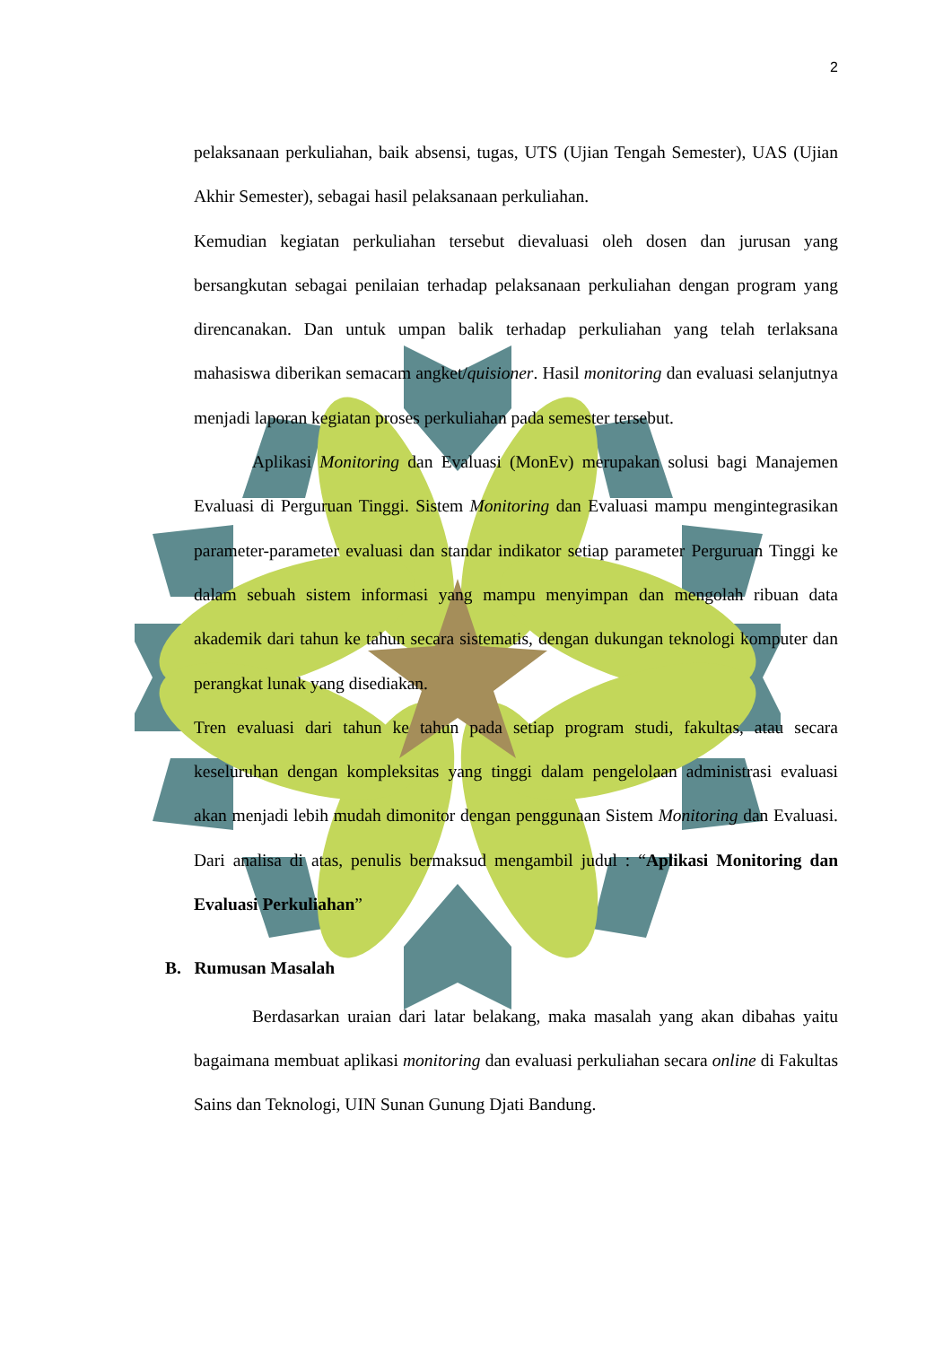2
pelaksanaan perkuliahan, baik absensi, tugas, UTS (Ujian Tengah Semester), UAS (Ujian Akhir Semester), sebagai hasil pelaksanaan perkuliahan.
Kemudian kegiatan perkuliahan tersebut dievaluasi oleh dosen dan jurusan yang bersangkutan sebagai penilaian terhadap pelaksanaan perkuliahan dengan program yang direncanakan. Dan untuk umpan balik terhadap perkuliahan yang telah terlaksana mahasiswa diberikan semacam angket/quisioner. Hasil monitoring dan evaluasi selanjutnya menjadi laporan kegiatan proses perkuliahan pada semester tersebut.
Aplikasi Monitoring dan Evaluasi (MonEv) merupakan solusi bagi Manajemen Evaluasi di Perguruan Tinggi. Sistem Monitoring dan Evaluasi mampu mengintegrasikan parameter-parameter evaluasi dan standar indikator setiap parameter Perguruan Tinggi ke dalam sebuah sistem informasi yang mampu menyimpan dan mengolah ribuan data akademik dari tahun ke tahun secara sistematis, dengan dukungan teknologi komputer dan perangkat lunak yang disediakan.
Tren evaluasi dari tahun ke tahun pada setiap program studi, fakultas, atau secara keseluruhan dengan kompleksitas yang tinggi dalam pengelolaan administrasi evaluasi akan menjadi lebih mudah dimonitor dengan penggunaan Sistem Monitoring dan Evaluasi. Dari analisa di atas, penulis bermaksud mengambil judul : “Aplikasi Monitoring dan Evaluasi Perkuliahan”
B. Rumusan Masalah
Berdasarkan uraian dari latar belakang, maka masalah yang akan dibahas yaitu bagaimana membuat aplikasi monitoring dan evaluasi perkuliahan secara online di Fakultas Sains dan Teknologi, UIN Sunan Gunung Djati Bandung.